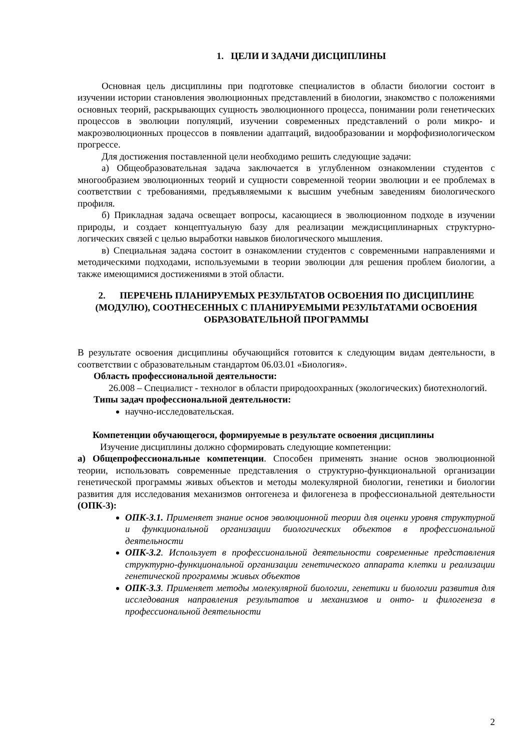1. ЦЕЛИ И ЗАДАЧИ ДИСЦИПЛИНЫ
Основная цель дисциплины при подготовке специалистов в области биологии состоит в изучении истории становления эволюционных представлений в биологии, знакомство с положениями основных теорий, раскрывающих сущность эволюционного процесса, понимании роли генетических процессов в эволюции популяций, изучении современных представлений о роли микро- и макроэволюционных процессов в появлении адаптаций, видообразовании и морфофизиологическом прогрессе.
Для достижения поставленной цели необходимо решить следующие задачи:
а) Общеобразовательная задача заключается в углубленном ознакомлении студентов с многообразием эволюционных теорий и сущности современной теории эволюции и ее проблемах в соответствии с требованиями, предъявляемыми к высшим учебным заведениям биологического профиля.
б) Прикладная задача освещает вопросы, касающиеся в эволюционном подходе в изучении природы, и создает концептуальную базу для реализации междисциплинарных структурно-логических связей с целью выработки навыков биологического мышления.
в) Специальная задача состоит в ознакомлении студентов с современными направлениями и методическими подходами, используемыми в теории эволюции для решения проблем биологии, а также имеющимися достижениями в этой области.
2. ПЕРЕЧЕНЬ ПЛАНИРУЕМЫХ РЕЗУЛЬТАТОВ ОСВОЕНИЯ ПО ДИСЦИПЛИНЕ (МОДУЛЮ), СООТНЕСЕННЫХ С ПЛАНИРУЕМЫМИ РЕЗУЛЬТАТАМИ ОСВОЕНИЯ ОБРАЗОВАТЕЛЬНОЙ ПРОГРАММЫ
В результате освоения дисциплины обучающийся готовится к следующим видам деятельности, в соответствии с образовательным стандартом 06.03.01 «Биология».
Область профессиональной деятельности:
26.008 – Специалист - технолог в области природоохранных (экологических) биотехнологий.
Типы задач профессиональной деятельности:
научно-исследовательская.
Компетенции обучающегося, формируемые в результате освоения дисциплины
Изучение дисциплины должно сформировать следующие компетенции:
а) Общепрофессиональные компетенции. Способен применять знание основ эволюционной теории, использовать современные представления о структурно-функциональной организации генетической программы живых объектов и методы молекулярной биологии, генетики и биологии развития для исследования механизмов онтогенеза и филогенеза в профессиональной деятельности (ОПК-3):
ОПК-3.1. Применяет знание основ эволюционной теории для оценки уровня структурной и функциональной организации биологических объектов в профессиональной деятельности
ОПК-3.2. Использует в профессиональной деятельности современные представления структурно-функциональной организации генетического аппарата клетки и реализации генетической программы живых объектов
ОПК-3.3. Применяет методы молекулярной биологии, генетики и биологии развития для исследования направления результатов и механизмов и онто- и филогенеза в профессиональной деятельности
2